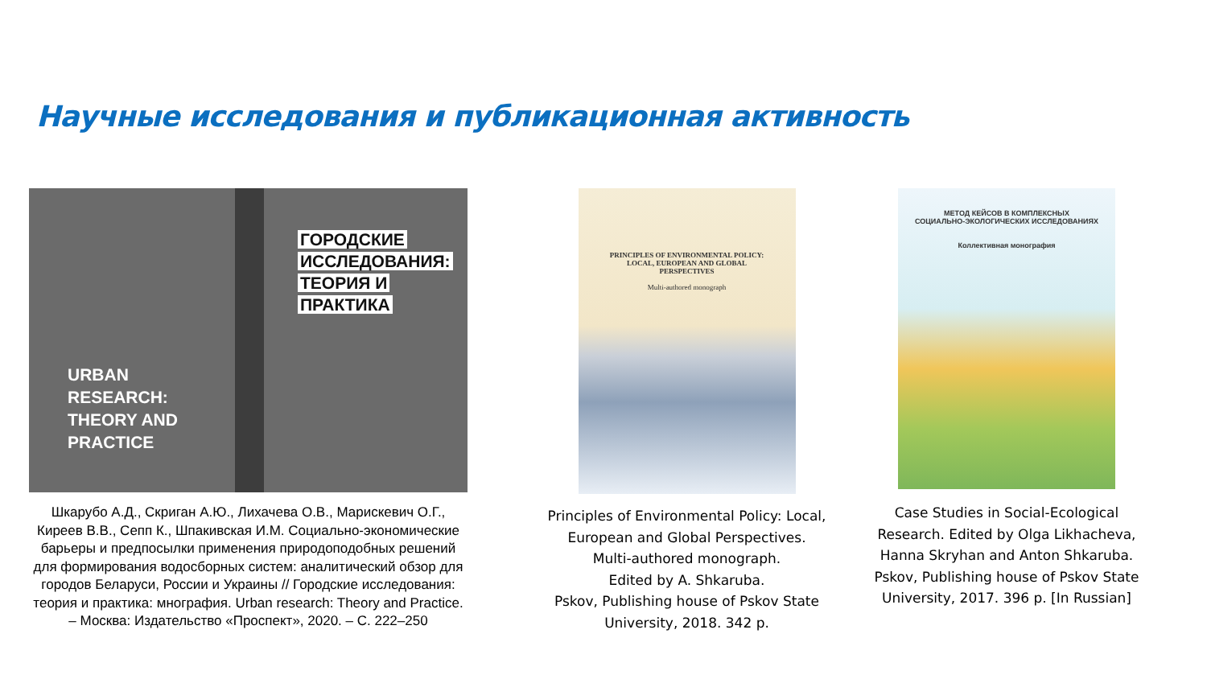Научные исследования и публикационная активность
ГОРОДСКИЕ
ИССЛЕДОВАНИЯ:
ТЕОРИЯ И
ПРАКТИКА
URBAN
RESEARCH:
THEORY AND
PRACTICE
Шкарубо А.Д., Скриган А.Ю., Лихачева О.В., Марискевич О.Г., Киреев В.В., Сепп К., Шпакивская И.М. Социально-экономические барьеры и предпосылки применения природоподобных решений для формирования водосборных систем: аналитический обзор для городов Беларуси, России и Украины // Городские исследования: теория и практика: мнография. Urban research: Theory and Practice. – Москва: Издательство «Проспект», 2020. – С. 222–250
PRINCIPLES OF ENVIRONMENTAL POLICY:
LOCAL, EUROPEAN AND GLOBAL
PERSPECTIVES
Multi-authored monograph
Principles of Environmental Policy: Local, European and Global Perspectives.
Multi-authored monograph.
Edited by A. Shkaruba.
Pskov, Publishing house of Pskov State University, 2018. 342 p.
МЕТОД КЕЙСОВ В КОМПЛЕКСНЫХ
СОЦИАЛЬНО-ЭКОЛОГИЧЕСКИХ ИССЛЕДОВАНИЯХ
Коллективная монография
Case Studies in Social-Ecological Research. Edited by Olga Likhacheva, Hanna Skryhan and Anton Shkaruba. Pskov, Publishing house of Pskov State University, 2017. 396 p. [In Russian]